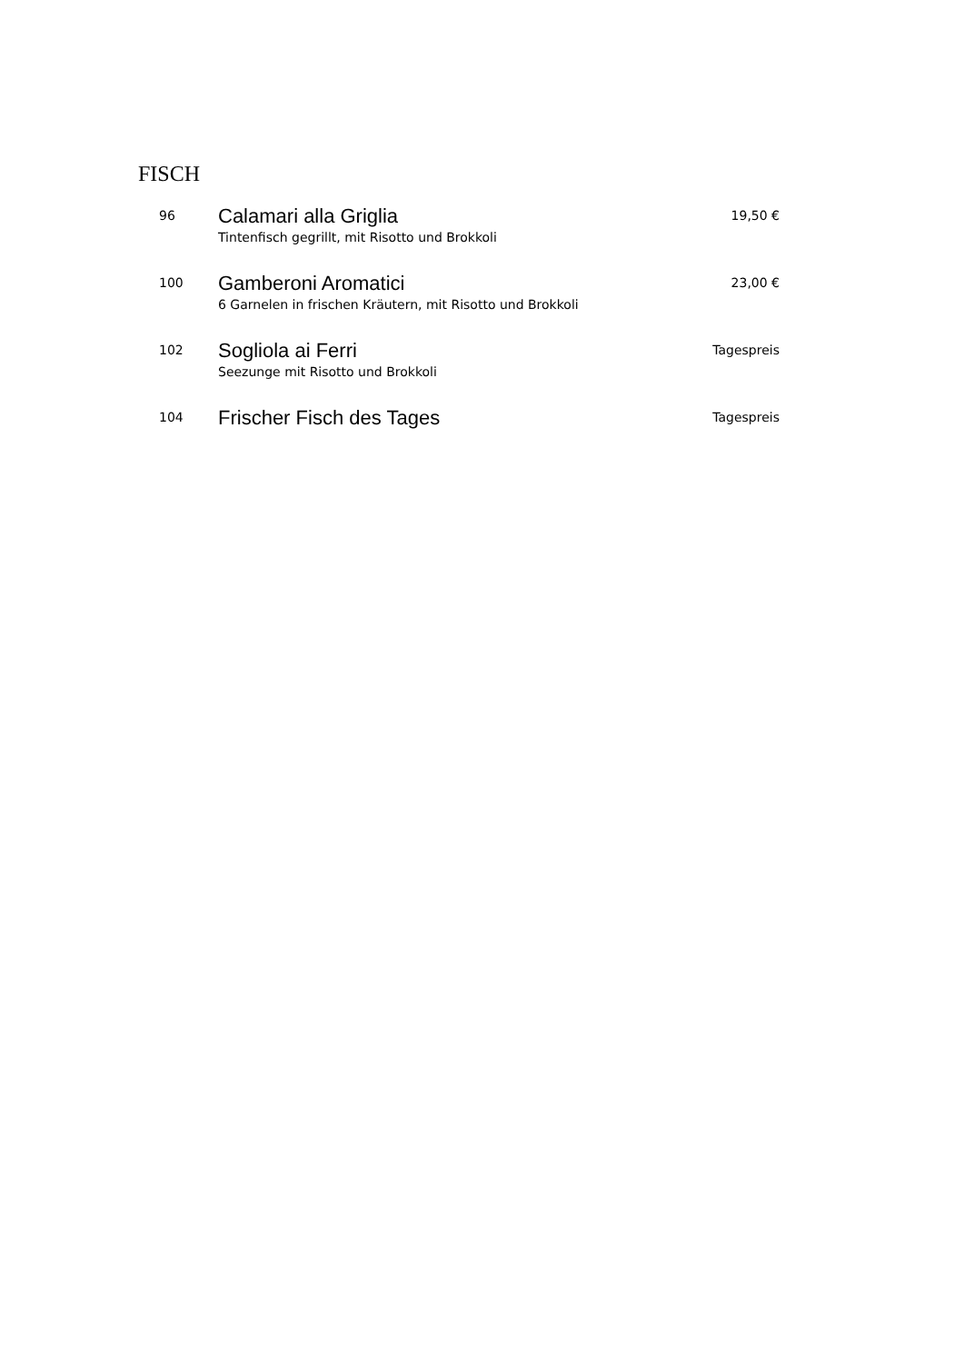FISCH
96
Calamari alla Griglia
Tintenfisch gegrillt, mit Risotto und Brokkoli
19,50 €
100
Gamberoni Aromatici
6 Garnelen in frischen Kräutern, mit Risotto und Brokkoli
23,00 €
102
Sogliola ai Ferri
Seezunge mit Risotto und Brokkoli
Tagespreis
104
Frischer Fisch des Tages
Tagespreis